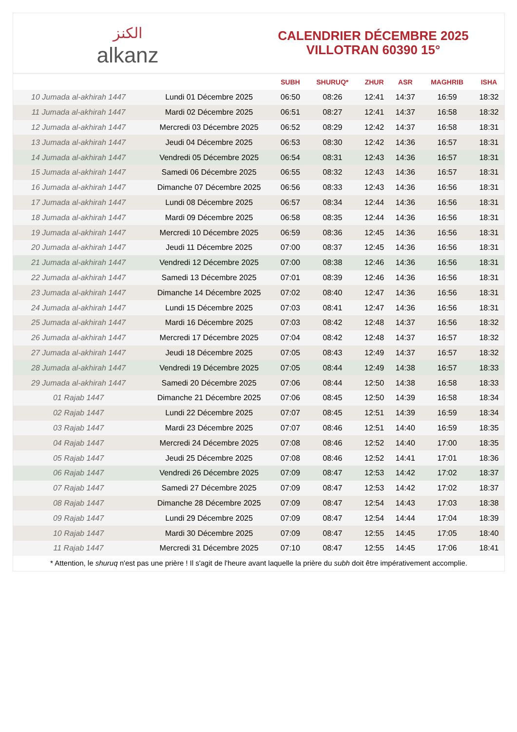الكنز
alkanz
CALENDRIER DÉCEMBRE 2025
VILLOTRAN 60390 15°
| | | SUBH | SHURUQ* | ZHUR | ASR | MAGHRIB | ISHA |
| --- | --- | --- | --- | --- | --- | --- | --- |
| 10 Jumada al-akhirah 1447 | Lundi 01 Décembre 2025 | 06:50 | 08:26 | 12:41 | 14:37 | 16:59 | 18:32 |
| 11 Jumada al-akhirah 1447 | Mardi 02 Décembre 2025 | 06:51 | 08:27 | 12:41 | 14:37 | 16:58 | 18:32 |
| 12 Jumada al-akhirah 1447 | Mercredi 03 Décembre 2025 | 06:52 | 08:29 | 12:42 | 14:37 | 16:58 | 18:31 |
| 13 Jumada al-akhirah 1447 | Jeudi 04 Décembre 2025 | 06:53 | 08:30 | 12:42 | 14:36 | 16:57 | 18:31 |
| 14 Jumada al-akhirah 1447 | Vendredi 05 Décembre 2025 | 06:54 | 08:31 | 12:43 | 14:36 | 16:57 | 18:31 |
| 15 Jumada al-akhirah 1447 | Samedi 06 Décembre 2025 | 06:55 | 08:32 | 12:43 | 14:36 | 16:57 | 18:31 |
| 16 Jumada al-akhirah 1447 | Dimanche 07 Décembre 2025 | 06:56 | 08:33 | 12:43 | 14:36 | 16:56 | 18:31 |
| 17 Jumada al-akhirah 1447 | Lundi 08 Décembre 2025 | 06:57 | 08:34 | 12:44 | 14:36 | 16:56 | 18:31 |
| 18 Jumada al-akhirah 1447 | Mardi 09 Décembre 2025 | 06:58 | 08:35 | 12:44 | 14:36 | 16:56 | 18:31 |
| 19 Jumada al-akhirah 1447 | Mercredi 10 Décembre 2025 | 06:59 | 08:36 | 12:45 | 14:36 | 16:56 | 18:31 |
| 20 Jumada al-akhirah 1447 | Jeudi 11 Décembre 2025 | 07:00 | 08:37 | 12:45 | 14:36 | 16:56 | 18:31 |
| 21 Jumada al-akhirah 1447 | Vendredi 12 Décembre 2025 | 07:00 | 08:38 | 12:46 | 14:36 | 16:56 | 18:31 |
| 22 Jumada al-akhirah 1447 | Samedi 13 Décembre 2025 | 07:01 | 08:39 | 12:46 | 14:36 | 16:56 | 18:31 |
| 23 Jumada al-akhirah 1447 | Dimanche 14 Décembre 2025 | 07:02 | 08:40 | 12:47 | 14:36 | 16:56 | 18:31 |
| 24 Jumada al-akhirah 1447 | Lundi 15 Décembre 2025 | 07:03 | 08:41 | 12:47 | 14:36 | 16:56 | 18:31 |
| 25 Jumada al-akhirah 1447 | Mardi 16 Décembre 2025 | 07:03 | 08:42 | 12:48 | 14:37 | 16:56 | 18:32 |
| 26 Jumada al-akhirah 1447 | Mercredi 17 Décembre 2025 | 07:04 | 08:42 | 12:48 | 14:37 | 16:57 | 18:32 |
| 27 Jumada al-akhirah 1447 | Jeudi 18 Décembre 2025 | 07:05 | 08:43 | 12:49 | 14:37 | 16:57 | 18:32 |
| 28 Jumada al-akhirah 1447 | Vendredi 19 Décembre 2025 | 07:05 | 08:44 | 12:49 | 14:38 | 16:57 | 18:33 |
| 29 Jumada al-akhirah 1447 | Samedi 20 Décembre 2025 | 07:06 | 08:44 | 12:50 | 14:38 | 16:58 | 18:33 |
| 01 Rajab 1447 | Dimanche 21 Décembre 2025 | 07:06 | 08:45 | 12:50 | 14:39 | 16:58 | 18:34 |
| 02 Rajab 1447 | Lundi 22 Décembre 2025 | 07:07 | 08:45 | 12:51 | 14:39 | 16:59 | 18:34 |
| 03 Rajab 1447 | Mardi 23 Décembre 2025 | 07:07 | 08:46 | 12:51 | 14:40 | 16:59 | 18:35 |
| 04 Rajab 1447 | Mercredi 24 Décembre 2025 | 07:08 | 08:46 | 12:52 | 14:40 | 17:00 | 18:35 |
| 05 Rajab 1447 | Jeudi 25 Décembre 2025 | 07:08 | 08:46 | 12:52 | 14:41 | 17:01 | 18:36 |
| 06 Rajab 1447 | Vendredi 26 Décembre 2025 | 07:09 | 08:47 | 12:53 | 14:42 | 17:02 | 18:37 |
| 07 Rajab 1447 | Samedi 27 Décembre 2025 | 07:09 | 08:47 | 12:53 | 14:42 | 17:02 | 18:37 |
| 08 Rajab 1447 | Dimanche 28 Décembre 2025 | 07:09 | 08:47 | 12:54 | 14:43 | 17:03 | 18:38 |
| 09 Rajab 1447 | Lundi 29 Décembre 2025 | 07:09 | 08:47 | 12:54 | 14:44 | 17:04 | 18:39 |
| 10 Rajab 1447 | Mardi 30 Décembre 2025 | 07:09 | 08:47 | 12:55 | 14:45 | 17:05 | 18:40 |
| 11 Rajab 1447 | Mercredi 31 Décembre 2025 | 07:10 | 08:47 | 12:55 | 14:45 | 17:06 | 18:41 |
* Attention, le shuruq n'est pas une prière ! Il s'agit de l'heure avant laquelle la prière du subh doit être impérativement accomplie.